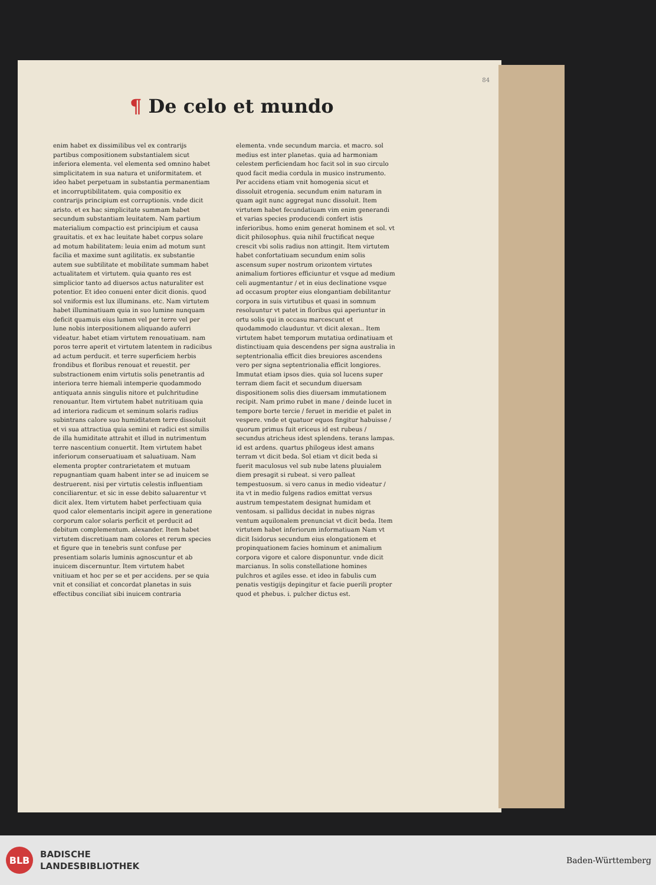84
¶ De celo et mundo
enim habet ex dissimilibus vel ex contrarijs partibus compositionem substantialem sicut inferiora elementa. vel elementa sed omnino habet simplicitatem in sua natura et uniformitatem. et ideo habet perpetuam in substantia permanentiam et incorruptibilitatem. quia compositio ex contrarijs principium est corruptionis. vnde dicit aristo. et ex hac simplicitate summam habet secundum substantiam leuitatem. Nam partium materialium compactio est principium et causa grauitatis. et ex hac leuitate habet corpus solare ad motum habilitatem: leuia enim ad motum sunt facilia et maxime sunt agilitatis. ex substantie autem sue subtilitate et mobilitate summam habet actualitatem et virtutem. quia quanto res est simplicior tanto ad diuersos actus naturaliter est potentior. Et ideo conueni enter dicit dionis. quod sol vniformis est lux illuminans. etc. Nam virtutem habet illuminatiuam quia in suo lumine nunquam deficit quamuis eius lumen vel per terre vel per lune nobis interpositionem aliquando auferri videatur. habet etiam virtutem renouatiuam. nam poros terre aperit et virtutem latentem in radicibus ad actum perducit. et terre superficiem herbis frondibus et floribus renouat et reuestit. per substractionem enim virtutis solis penetrantis ad interiora terre hiemali intemperie quodammodo antiquata annis singulis nitore et pulchritudine renouantur. Item virtutem habet nutritiuam quia ad interiora radicum et seminum solaris radius subintrans calore suo humiditatem terre dissoluit et vi sua attractiua quia semini et radici est similis de illa humiditate attrahit et illud in nutrimentum terre nascentium conuertit. Item virtutem habet inferiorum conseruatiuam et saluatiuam. Nam elementa propter contrarietatem et mutuam repugnantiam quam habent inter se ad inuicem se destruerent. nisi per virtutis celestis influentiam conciliarentur. et sic in esse debito saluarentur vt dicit alex. Item virtutem habet perfectiuam quia quod calor elementaris incipit agere in generatione corporum calor solaris perficit et perducit ad debitum complementum. alexander. Item habet virtutem discretiuam nam colores et rerum species et figure que in tenebris sunt confuse per presentiam solaris luminis agnoscuntur et ab inuicem discernuntur. Item virtutem habet vnitiuam et hoc per se et per accidens. per se quia vnit et consiliat et concordat planetas in suis effectibus conciliat sibi inuicem contraria
elementa. vnde secundum marcia. et macro. sol medius est inter planetas. quia ad harmoniam celestem perficiendam hoc facit sol in suo circulo quod facit media cordula in musico instrumento. Per accidens etiam vnit homogenia sicut et dissoluit etrogenia. secundum enim naturam in quam agit nunc aggregat nunc dissoluit. Item virtutem habet fecundatiuam vim enim generandi et varias species producendi confert istis inferioribus. homo enim generat hominem et sol. vt dicit philosophus. quia nihil fructificat neque crescit vbi solis radius non attingit. Item virtutem habet confortatiuam secundum enim solis ascensum super nostrum orizontem virtutes animalium fortiores efficiuntur et vsque ad medium celi augmentantur / et in eius declinatione vsque ad occasum propter eius elongantiam debilitantur corpora in suis virtutibus et quasi in somnum resoluuntur vt patet in floribus qui aperiuntur in ortu solis qui in occasu marcescunt et quodammodo clauduntur. vt dicit alexan.. Item virtutem habet temporum mutatiua ordinatiuam et distinctiuam quia descendens per signa australia in septentrionalia efficit dies breuiores ascendens vero per signa septentrionalia efficit longiores. Immutat etiam ipsos dies. quia sol lucens super terram diem facit et secundum diuersam dispositionem solis dies diuersam immutationem recipit. Nam primo rubet in mane / deinde lucet in tempore borte tercie / feruet in meridie et palet in vespere. vnde et quatuor equos fingitur habuisse / quorum primus fuit ericeus id est rubeus / secundus atricheus idest splendens. terans lampas. id est ardens. quartus philogeus idest amans terram vt dicit beda. Sol etiam vt dicit beda si fuerit maculosus vel sub nube latens pluuialem diem presagit si rubeat. si vero palleat tempestuosum. si vero canus in medio videatur / ita vt in medio fulgens radios emittat versus austrum tempestatem designat humidam et ventosam. si pallidus decidat in nubes nigras ventum aquilonalem prenunciat vt dicit beda. Item virtutem habet inferiorum informatiuam Nam vt dicit Isidorus secundum eius elongationem et propinquationem facies hominum et animalium corpora vigore et calore disponuntur. vnde dicit marcianus. In solis constellatione homines pulchros et agiles esse. et ideo in fabulis cum penatis vestigijs depingitur et facie puerili propter quod et phebus. i. pulcher dictus est.
BLB
BADISCHE
LANDESBIBLIOTHEK
Baden-Württemberg